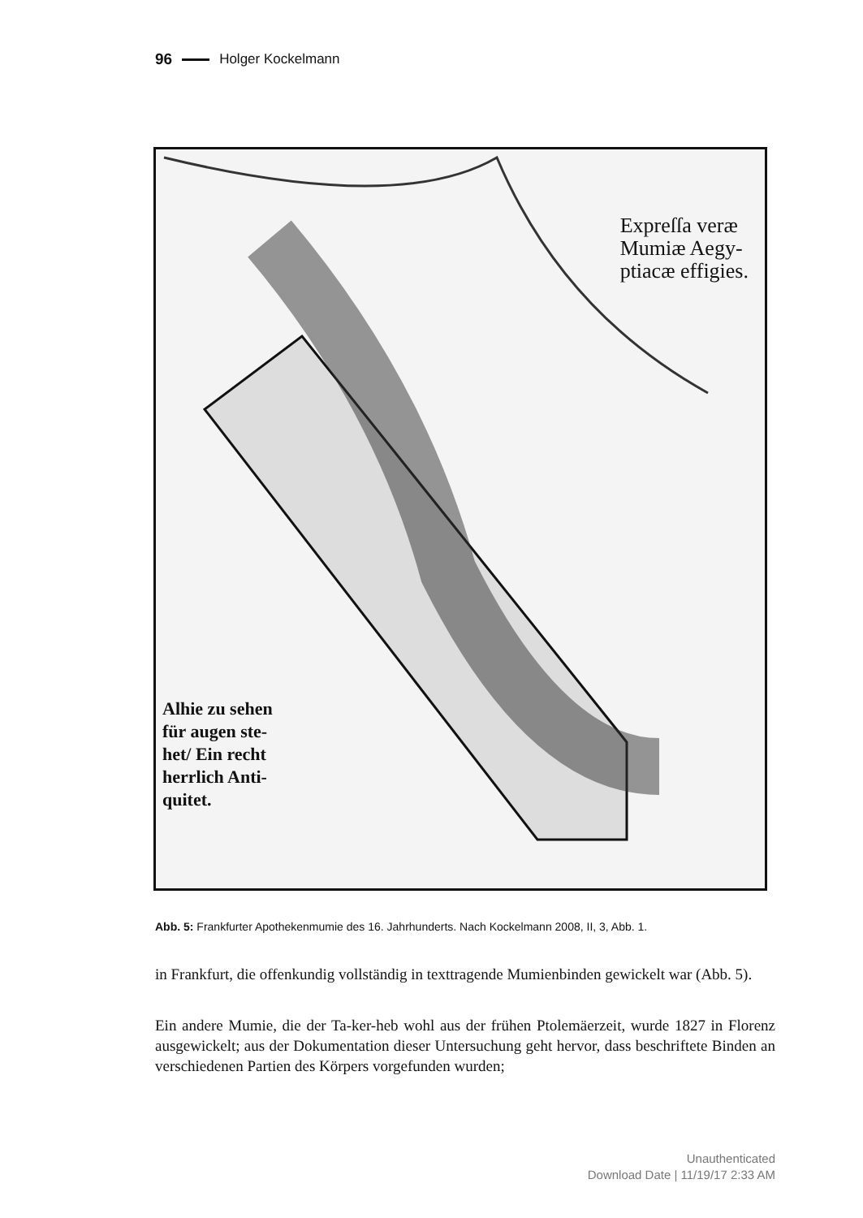96 Holger Kockelmann
Expreſſa veræ
Mumiæ Aegy-
ptiacæ effigies.
Alhie zu sehen
für augen ste-
het/ Ein recht
herrlich Anti-
quitet.
Abb. 5: Frankfurter Apothekenmumie des 16. Jahrhunderts. Nach Kockelmann 2008, II, 3, Abb. 1.
in Frankfurt, die offenkundig vollständig in texttragende Mumienbinden gewickelt war (Abb. 5).
Ein andere Mumie, die der Ta-ker-heb wohl aus der frühen Ptolemäerzeit, wurde 1827 in Florenz ausgewickelt; aus der Dokumentation dieser Untersuchung geht hervor, dass beschriftete Binden an verschiedenen Partien des Körpers vorgefunden wurden;
Unauthenticated
Download Date | 11/19/17 2:33 AM